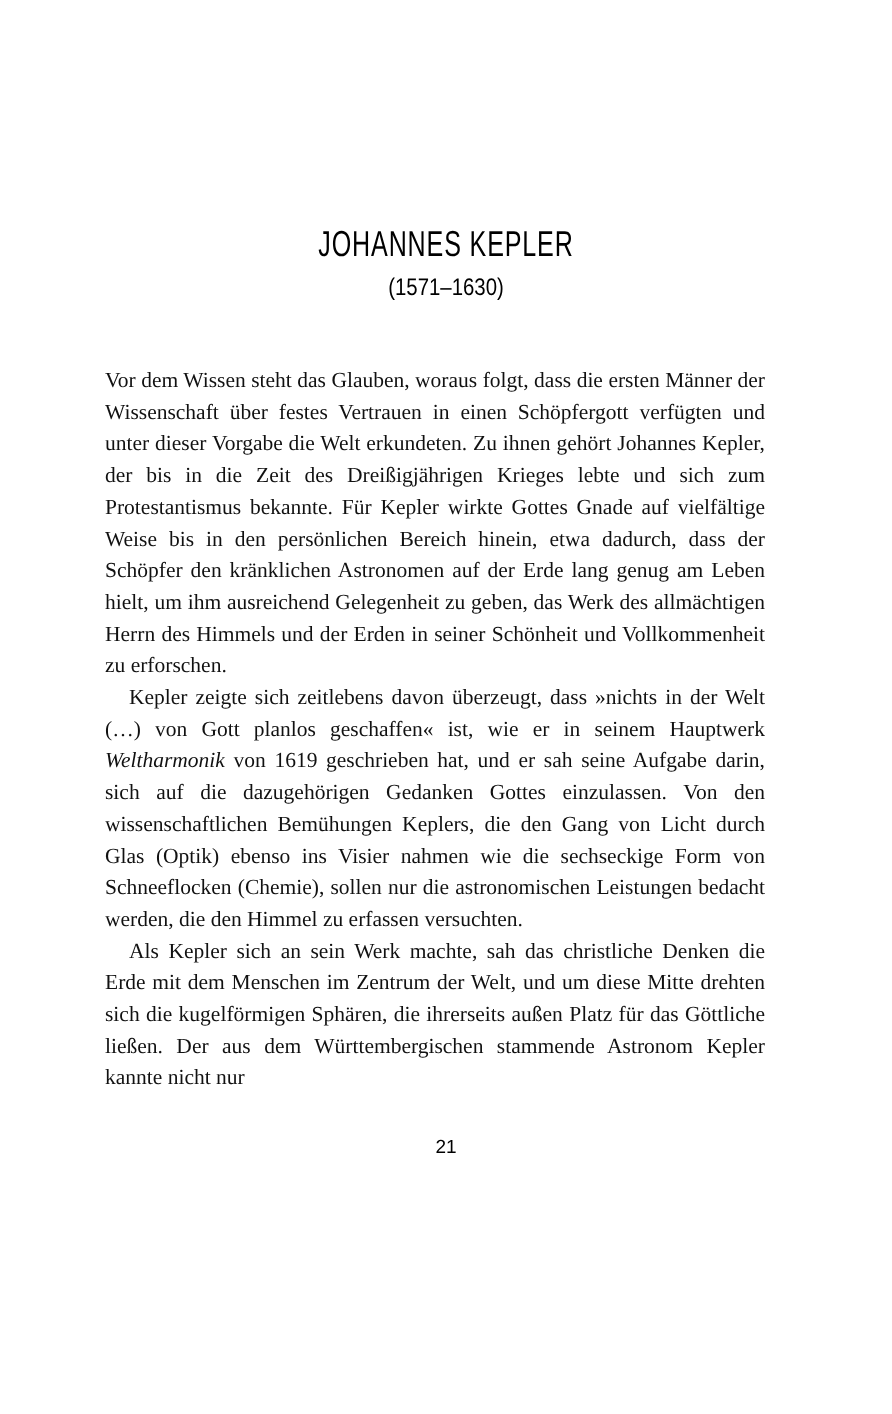JOHANNES KEPLER
(1571–1630)
Vor dem Wissen steht das Glauben, woraus folgt, dass die ersten Männer der Wissenschaft über festes Vertrauen in einen Schöpfergott verfügten und unter dieser Vorgabe die Welt erkundeten. Zu ihnen gehört Johannes Kepler, der bis in die Zeit des Dreißigjährigen Krieges lebte und sich zum Protestantismus bekannte. Für Kepler wirkte Gottes Gnade auf vielfältige Weise bis in den persönlichen Bereich hinein, etwa dadurch, dass der Schöpfer den kränklichen Astronomen auf der Erde lang genug am Leben hielt, um ihm ausreichend Gelegenheit zu geben, das Werk des allmächtigen Herrn des Himmels und der Erden in seiner Schönheit und Vollkommenheit zu erforschen.
Kepler zeigte sich zeitlebens davon überzeugt, dass »nichts in der Welt (…) von Gott planlos geschaffen« ist, wie er in seinem Hauptwerk Weltharmonik von 1619 geschrieben hat, und er sah seine Aufgabe darin, sich auf die dazugehörigen Gedanken Gottes einzulassen. Von den wissenschaftlichen Bemühungen Keplers, die den Gang von Licht durch Glas (Optik) ebenso ins Visier nahmen wie die sechseckige Form von Schneeflocken (Chemie), sollen nur die astronomischen Leistungen bedacht werden, die den Himmel zu erfassen versuchten.
Als Kepler sich an sein Werk machte, sah das christliche Denken die Erde mit dem Menschen im Zentrum der Welt, und um diese Mitte drehten sich die kugelförmigen Sphären, die ihrerseits außen Platz für das Göttliche ließen. Der aus dem Württembergischen stammende Astronom Kepler kannte nicht nur
21